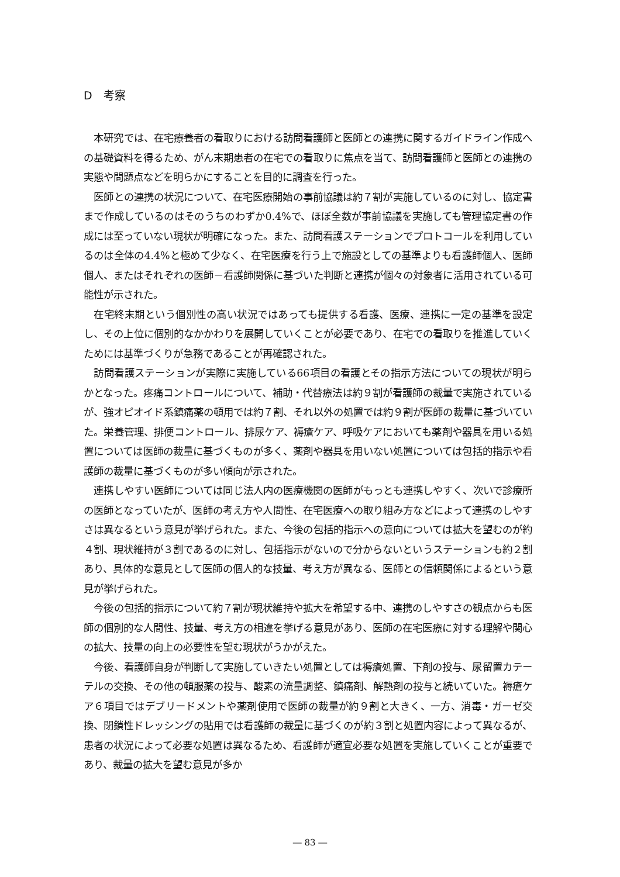D　考察
本研究では、在宅療養者の看取りにおける訪問看護師と医師との連携に関するガイドライン作成への基礎資料を得るため、がん末期患者の在宅での看取りに焦点を当て、訪問看護師と医師との連携の実態や問題点などを明らかにすることを目的に調査を行った。
医師との連携の状況について、在宅医療開始の事前協議は約７割が実施しているのに対し、協定書まで作成しているのはそのうちのわずか0.4%で、ほぼ全数が事前協議を実施しても管理協定書の作成には至っていない現状が明確になった。また、訪問看護ステーションでプロトコールを利用しているのは全体の4.4%と極めて少なく、在宅医療を行う上で施設としての基準よりも看護師個人、医師個人、またはそれぞれの医師－看護師関係に基づいた判断と連携が個々の対象者に活用されている可能性が示された。
在宅終末期という個別性の高い状況ではあっても提供する看護、医療、連携に一定の基準を設定し、その上位に個別的なかかわりを展開していくことが必要であり、在宅での看取りを推進していくためには基準づくりが急務であることが再確認された。
訪問看護ステーションが実際に実施している66項目の看護とその指示方法についての現状が明らかとなった。疼痛コントロールについて、補助・代替療法は約９割が看護師の裁量で実施されているが、強オピオイド系鎮痛薬の頓用では約７割、それ以外の処置では約９割が医師の裁量に基づいていた。栄養管理、排便コントロール、排尿ケア、褥瘡ケア、呼吸ケアにおいても薬剤や器具を用いる処置については医師の裁量に基づくものが多く、薬剤や器具を用いない処置については包括的指示や看護師の裁量に基づくものが多い傾向が示された。
連携しやすい医師については同じ法人内の医療機関の医師がもっとも連携しやすく、次いで診療所の医師となっていたが、医師の考え方や人間性、在宅医療への取り組み方などによって連携のしやすさは異なるという意見が挙げられた。また、今後の包括的指示への意向については拡大を望むのが約４割、現状維持が３割であるのに対し、包括指示がないので分からないというステーションも約２割あり、具体的な意見として医師の個人的な技量、考え方が異なる、医師との信頼関係によるという意見が挙げられた。
今後の包括的指示について約７割が現状維持や拡大を希望する中、連携のしやすさの観点からも医師の個別的な人間性、技量、考え方の相違を挙げる意見があり、医師の在宅医療に対する理解や関心の拡大、技量の向上の必要性を望む現状がうかがえた。
今後、看護師自身が判断して実施していきたい処置としては褥瘡処置、下剤の投与、尿留置カテーテルの交換、その他の頓服薬の投与、酸素の流量調整、鎮痛剤、解熱剤の投与と続いていた。褥瘡ケア６項目ではデブリードメントや薬剤使用で医師の裁量が約９割と大きく、一方、消毒・ガーゼ交換、閉鎖性ドレッシングの貼用では看護師の裁量に基づくのが約３割と処置内容によって異なるが、患者の状況によって必要な処置は異なるため、看護師が適宜必要な処置を実施していくことが重要であり、裁量の拡大を望む意見が多か
― 83 ―